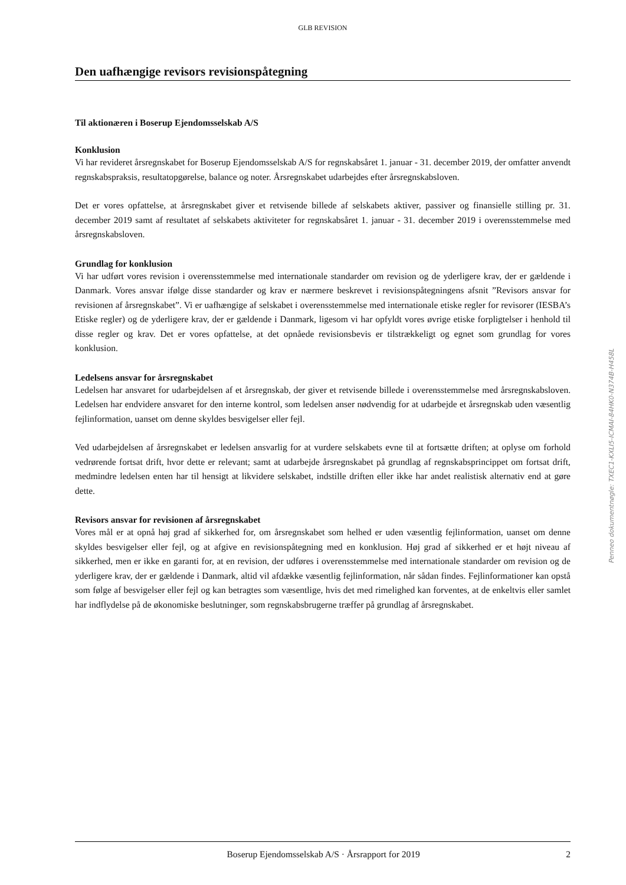GLB REVISION
Den uafhængige revisors revisionspåtegning
Til aktionæren i Boserup Ejendomsselskab A/S
Konklusion
Vi har revideret årsregnskabet for Boserup Ejendomsselskab A/S for regnskabsåret 1. januar - 31. december 2019, der omfatter anvendt regnskabspraksis, resultatopgørelse, balance og noter. Årsregnskabet udarbejdes efter årsregnskabsloven.
Det er vores opfattelse, at årsregnskabet giver et retvisende billede af selskabets aktiver, passiver og finansielle stilling pr. 31. december 2019 samt af resultatet af selskabets aktiviteter for regnskabsåret 1. januar - 31. december 2019 i overensstemmelse med årsregnskabsloven.
Grundlag for konklusion
Vi har udført vores revision i overensstemmelse med internationale standarder om revision og de yderligere krav, der er gældende i Danmark. Vores ansvar ifølge disse standarder og krav er nærmere beskrevet i revisionspåtegningens afsnit ”Revisors ansvar for revisionen af årsregnskabet”. Vi er uafhængige af selskabet i overensstemmelse med internationale etiske regler for revisorer (IESBA’s Etiske regler) og de yderligere krav, der er gældende i Danmark, ligesom vi har opfyldt vores øvrige etiske forpligtelser i henhold til disse regler og krav. Det er vores opfattelse, at det opnåede revisionsbevis er tilstrækkeligt og egnet som grundlag for vores konklusion.
Ledelsens ansvar for årsregnskabet
Ledelsen har ansvaret for udarbejdelsen af et årsregnskab, der giver et retvisende billede i overensstemmelse med årsregnskabsloven. Ledelsen har endvidere ansvaret for den interne kontrol, som ledelsen anser nødvendig for at udarbejde et årsregnskab uden væsentlig fejlinformation, uanset om denne skyldes besvigelser eller fejl.
Ved udarbejdelsen af årsregnskabet er ledelsen ansvarlig for at vurdere selskabets evne til at fortsætte driften; at oplyse om forhold vedrørende fortsat drift, hvor dette er relevant; samt at udarbejde årsregnskabet på grundlag af regnskabsprincippet om fortsat drift, medmindre ledelsen enten har til hensigt at likvidere selskabet, indstille driften eller ikke har andet realistisk alternativ end at gøre dette.
Revisors ansvar for revisionen af årsregnskabet
Vores mål er at opnå høj grad af sikkerhed for, om årsregnskabet som helhed er uden væsentlig fejlinformation, uanset om denne skyldes besvigelser eller fejl, og at afgive en revisionspåtegning med en konklusion. Høj grad af sikkerhed er et højt niveau af sikkerhed, men er ikke en garanti for, at en revision, der udføres i overensstemmelse med internationale standarder om revision og de yderligere krav, der er gældende i Danmark, altid vil afdække væsentlig fejlinformation, når sådan findes. Fejlinformationer kan opstå som følge af besvigelser eller fejl og kan betragtes som væsentlige, hvis det med rimelighed kan forventes, at de enkeltvis eller samlet har indflydelse på de økonomiske beslutninger, som regnskabsbrugerne træffer på grundlag af årsregnskabet.
Boserup Ejendomsselskab A/S · Årsrapport for 2019 2
Penneo dokumentnøgle: TXEC1-KXLI5-ICMAI-84HK0-N374B-H458L